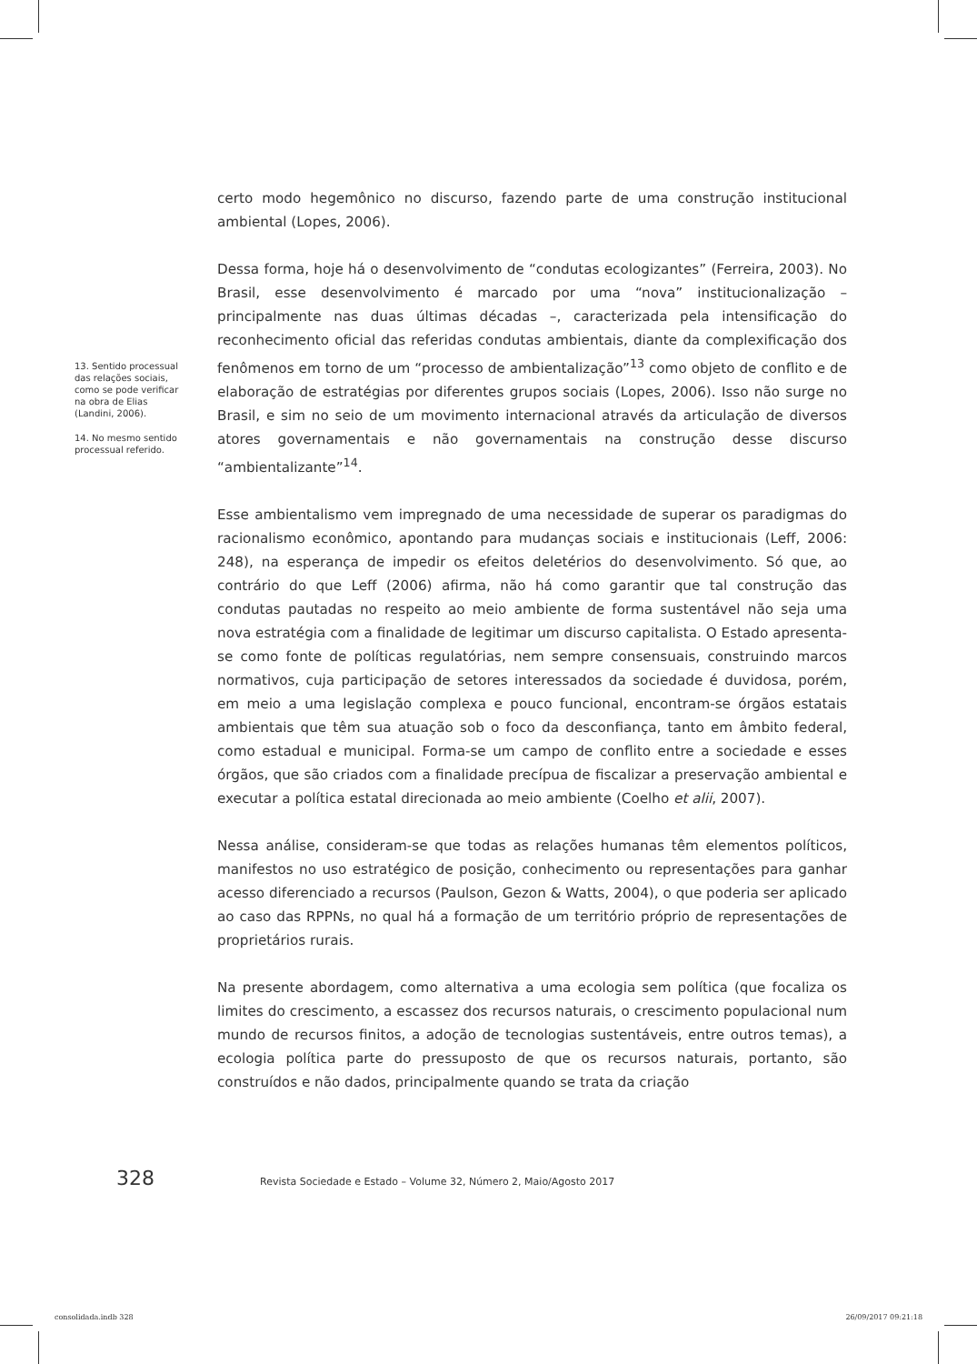13. Sentido processual das relações sociais, como se pode verificar na obra de Elias (Landini, 2006).
14. No mesmo sentido processual referido.
certo modo hegemônico no discurso, fazendo parte de uma construção institucional ambiental (Lopes, 2006).
Dessa forma, hoje há o desenvolvimento de “condutas ecologizantes” (Ferreira, 2003). No Brasil, esse desenvolvimento é marcado por uma “nova” institucionalização – principalmente nas duas últimas décadas –, caracterizada pela intensificação do reconhecimento oficial das referidas condutas ambientais, diante da complexificação dos fenômenos em torno de um “processo de ambientalização”<sup>13</sup> como objeto de conflito e de elaboração de estratégias por diferentes grupos sociais (Lopes, 2006). Isso não surge no Brasil, e sim no seio de um movimento internacional através da articulação de diversos atores governamentais e não governamentais na construção desse discurso “ambientalizante”<sup>14</sup>.
Esse ambientalismo vem impregnado de uma necessidade de superar os paradigmas do racionalismo econômico, apontando para mudanças sociais e institucionais (Leff, 2006: 248), na esperança de impedir os efeitos deletérios do desenvolvimento. Só que, ao contrário do que Leff (2006) afirma, não há como garantir que tal construção das condutas pautadas no respeito ao meio ambiente de forma sustentável não seja uma nova estratégia com a finalidade de legitimar um discurso capitalista. O Estado apresenta-se como fonte de políticas regulatórias, nem sempre consensuais, construindo marcos normativos, cuja participação de setores interessados da sociedade é duvidosa, porém, em meio a uma legislação complexa e pouco funcional, encontram-se órgãos estatais ambientais que têm sua atuação sob o foco da desconfiança, tanto em âmbito federal, como estadual e municipal. Forma-se um campo de conflito entre a sociedade e esses órgãos, que são criados com a finalidade precípua de fiscalizar a preservação ambiental e executar a política estatal direcionada ao meio ambiente (Coelho et alii, 2007).
Nessa análise, consideram-se que todas as relações humanas têm elementos políticos, manifestos no uso estratégico de posição, conhecimento ou representações para ganhar acesso diferenciado a recursos (Paulson, Gezon & Watts, 2004), o que poderia ser aplicado ao caso das RPPNs, no qual há a formação de um território próprio de representações de proprietários rurais.
Na presente abordagem, como alternativa a uma ecologia sem política (que focaliza os limites do crescimento, a escassez dos recursos naturais, o crescimento populacional num mundo de recursos finitos, a adoção de tecnologias sustentáveis, entre outros temas), a ecologia política parte do pressuposto de que os recursos naturais, portanto, são construídos e não dados, principalmente quando se trata da criação
328 Revista Sociedade e Estado – Volume 32, Número 2, Maio/Agosto 2017
consolidada.indb 328 26/09/2017 09:21:18